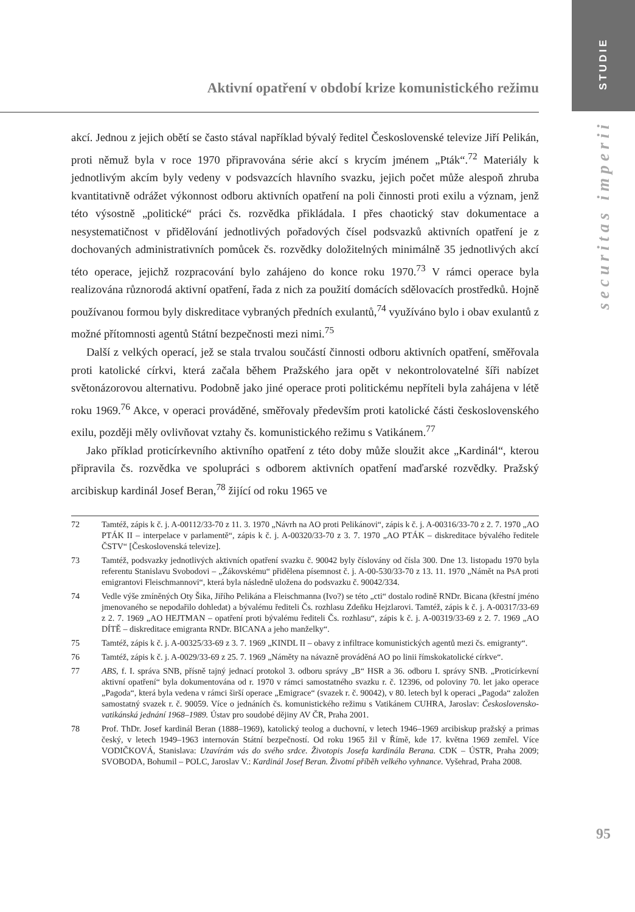STUDIE
securitas imperii
Aktivní opatření v období krize komunistického režimu
akcí. Jednou z jejich obětí se často stával například bývalý ředitel Československé televize Jiří Pelikán, proti němuž byla v roce 1970 připravována série akcí s krycím jménem „Pták“.<sup>72</sup> Materiály k jednotlivým akcím byly vedeny v podsvazcích hlavního svazku, jejich počet může alespoň zhruba kvantitativně odrážet výkonnost odboru aktivních opatření na poli činnosti proti exilu a význam, jenž této výsostně „politické“ práci čs. rozvědka přikládala. I přes chaotický stav dokumentace a nesystematičnost v přidělování jednotlivých pořadových čísel podsvazků aktivních opatření je z dochovaných administrativních pomůcek čs. rozvědky doložitelných minimálně 35 jednotlivých akcí této operace, jejichž rozpracování bylo zahájeno do konce roku 1970.<sup>73</sup> V rámci operace byla realizována různorodá aktivní opatření, řada z nich za použití domácích sdělovacích prostředků. Hojně používanou formou byly diskreditace vybraných předních exulantů,<sup>74</sup> využíváno bylo i obav exulantů z možné přítomnosti agentů Státní bezpečnosti mezi nimi.<sup>75</sup>
Další z velkých operací, jež se stala trvalou součástí činnosti odboru aktivních opatření, směřovala proti katolické církvi, která začala během Pražského jara opět v nekontrolovatelné šíři nabízet světonázorovou alternativu. Podobně jako jiné operace proti politickému nepříteli byla zahájena v létě roku 1969.<sup>76</sup> Akce, v operaci prováděné, směřovaly především proti katolické části československého exilu, později měly ovlivňovat vztahy čs. komunistického režimu s Vatikánem.<sup>77</sup>
Jako příklad proticírkevního aktivního opatření z této doby může sloužit akce „Kardinál“, kterou připravila čs. rozvědka ve spolupráci s odborem aktivních opatření maďarské rozvědky. Pražský arcibiskup kardinál Josef Beran,<sup>78</sup> žijící od roku 1965 ve
72 Tamtéž, zápis k č. j. A-00112/33-70 z 11. 3. 1970 „Návrh na AO proti Pelikánovi“, zápis k č. j. A-00316/33-70 z 2. 7. 1970 „AO PTÁK II – interpelace v parlamentě“, zápis k č. j. A-00320/33-70 z 3. 7. 1970 „AO PTÁK – diskreditace bývalého ředitele ČSTV“ [Československá televize].
73 Tamtéž, podsvazky jednotlivých aktivních opatření svazku č. 90042 byly číslovány od čísla 300. Dne 13. listopadu 1970 byla referentu Stanislavu Svobodovi – „Žákovskému“ přidělena písemnost č. j. A-00-530/33-70 z 13. 11. 1970 „Námět na PsA proti emigrantovi Fleischmannovi“, která byla následně uložena do podsvazku č. 90042/334.
74 Vedle výše zmíněných Oty Šika, Jiřího Pelikána a Fleischmanna (Ivo?) se této „cti“ dostalo rodině RNDr. Bicana (křestní jméno jmenovaného se nepodařilo dohledat) a bývalému řediteli Čs. rozhlasu Zdeňku Hejzlarovi. Tamtéž, zápis k č. j. A-00317/33-69 z 2. 7. 1969 „AO HEJTMAN – opatření proti bývalému řediteli Čs. rozhlasu“, zápis k č. j. A-00319/33-69 z 2. 7. 1969 „AO DÍTĚ – diskreditace emigranta RNDr. BICANA a jeho manželky“.
75 Tamtéž, zápis k č. j. A-00325/33-69 z 3. 7. 1969 „KINDL II – obavy z infiltrace komunistických agentů mezi čs. emigranty“.
76 Tamtéž, zápis k č. j. A-0029/33-69 z 25. 7. 1969 „Náměty na návazně prováděná AO po linii římskokatolické církve“.
77 ABS, f. I. správa SNB, přísně tajný jednací protokol 3. odboru správy „B“ HSR a 36. odboru I. správy SNB. „Proticírkevní aktivní opatření“ byla dokumentována od r. 1970 v rámci samostatného svazku r. č. 12396, od poloviny 70. let jako operace „Pagoda“, která byla vedena v rámci širší operace „Emigrace“ (svazek r. č. 90042), v 80. letech byl k operaci „Pagoda“ založen samostatný svazek r. č. 90059. Více o jednáních čs. komunistického režimu s Vatikánem CUHRA, Jaroslav: Československo-vatikánská jednání 1968–1989. Ústav pro soudobé dějiny AV ČR, Praha 2001.
78 Prof. ThDr. Josef kardinál Beran (1888–1969), katolický teolog a duchovní, v letech 1946–1969 arcibiskup pražský a primas český, v letech 1949–1963 internován Státní bezpečností. Od roku 1965 žil v Římě, kde 17. května 1969 zemřel. Více VODIČKOVÁ, Stanislava: Uzavírám vás do svého srdce. Životopis Josefa kardinála Berana. CDK – ÚSTR, Praha 2009; SVOBODA, Bohumil – POLC, Jaroslav V.: Kardinál Josef Beran. Životní příběh velkého vyhnance. Vyšehrad, Praha 2008.
95